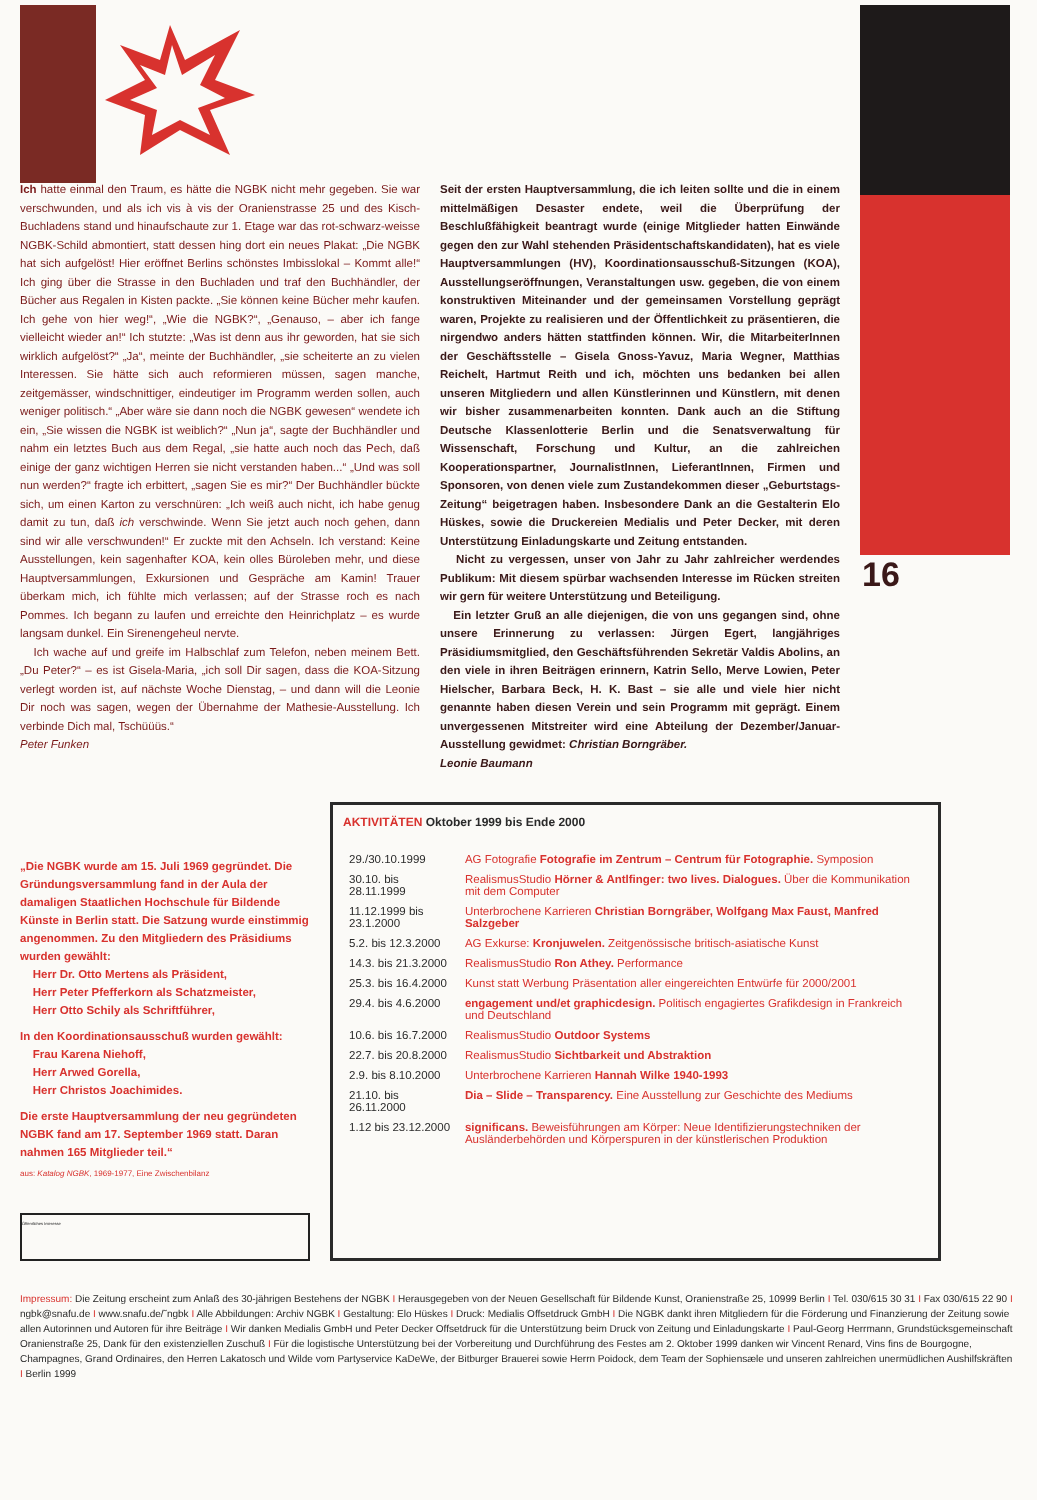16
Ich hatte einmal den Traum, es hätte die NGBK nicht mehr gegeben. Sie war verschwunden, und als ich vis à vis der Oranienstrasse 25 und des Kisch-Buchladens stand und hinaufschaute zur 1. Etage war das rot-schwarz-weisse NGBK-Schild abmontiert, statt dessen hing dort ein neues Plakat: „Die NGBK hat sich aufgelöst! Hier eröffnet Berlins schönstes Imbisslokal – Kommt alle!“ Ich ging über die Strasse in den Buchladen und traf den Buchhändler, der Bücher aus Regalen in Kisten packte. „Sie können keine Bücher mehr kaufen. Ich gehe von hier weg!“, „Wie die NGBK?“, „Genauso, – aber ich fange vielleicht wieder an!“ Ich stutzte: „Was ist denn aus ihr geworden, hat sie sich wirklich aufgelöst?“ „Ja“, meinte der Buchhändler, „sie scheiterte an zu vielen Interessen. Sie hätte sich auch reformieren müssen, sagen manche, zeitgemässer, windschnittiger, eindeutiger im Programm werden sollen, auch weniger politisch.“ „Aber wäre sie dann noch die NGBK gewesen“ wendete ich ein, „Sie wissen die NGBK ist weiblich?“ „Nun ja“, sagte der Buchhändler und nahm ein letztes Buch aus dem Regal, „sie hatte auch noch das Pech, daß einige der ganz wichtigen Herren sie nicht verstanden haben...“ „Und was soll nun werden?“ fragte ich erbittert, „sagen Sie es mir?“ Der Buchhändler bückte sich, um einen Karton zu verschnüren: „Ich weiß auch nicht, ich habe genug damit zu tun, daß ich verschwinde. Wenn Sie jetzt auch noch gehen, dann sind wir alle verschwunden!“ Er zuckte mit den Achseln. Ich verstand: Keine Ausstellungen, kein sagenhafter KOA, kein olles Büroleben mehr, und diese Hauptversammlungen, Exkursionen und Gespräche am Kamin! Trauer überkam mich, ich fühlte mich verlassen; auf der Strasse roch es nach Pommes. Ich begann zu laufen und erreichte den Heinrichplatz – es wurde langsam dunkel. Ein Sirenengeheul nervte.
Ich wache auf und greife im Halbschlaf zum Telefon, neben meinem Bett. „Du Peter?“ – es ist Gisela-Maria, „ich soll Dir sagen, dass die KOA-Sitzung verlegt worden ist, auf nächste Woche Dienstag, – und dann will die Leonie Dir noch was sagen, wegen der Übernahme der Mathesie-Ausstellung. Ich verbinde Dich mal, Tschüüüs.“
Peter Funken
Seit der ersten Hauptversammlung, die ich leiten sollte und die in einem mittelmäßigen Desaster endete, weil die Überprüfung der Beschlußfähigkeit beantragt wurde (einige Mitglieder hatten Einwände gegen den zur Wahl stehenden Präsidentschaftskandidaten), hat es viele Hauptversammlungen (HV), Koordinationsausschuß-Sitzungen (KOA), Ausstellungseröffnungen, Veranstaltungen usw. gegeben, die von einem konstruktiven Miteinander und der gemeinsamen Vorstellung geprägt waren, Projekte zu realisieren und der Öffentlichkeit zu präsentieren, die nirgendwo anders hätten stattfinden können. Wir, die MitarbeiterInnen der Geschäftsstelle – Gisela Gnoss-Yavuz, Maria Wegner, Matthias Reichelt, Hartmut Reith und ich, möchten uns bedanken bei allen unseren Mitgliedern und allen Künstlerinnen und Künstlern, mit denen wir bisher zusammenarbeiten konnten. Dank auch an die Stiftung Deutsche Klassenlotterie Berlin und die Senatsverwaltung für Wissenschaft, Forschung und Kultur, an die zahlreichen Kooperationspartner, JournalistInnen, LieferantInnen, Firmen und Sponsoren, von denen viele zum Zustandekommen dieser „Geburtstags-Zeitung“ beigetragen haben. Insbesondere Dank an die Gestalterin Elo Hüskes, sowie die Druckereien Medialis und Peter Decker, mit deren Unterstützung Einladungskarte und Zeitung entstanden.
Nicht zu vergessen, unser von Jahr zu Jahr zahlreicher werdendes Publikum: Mit diesem spürbar wachsenden Interesse im Rücken streiten wir gern für weitere Unterstützung und Beteiligung.
Ein letzter Gruß an alle diejenigen, die von uns gegangen sind, ohne unsere Erinnerung zu verlassen: Jürgen Egert, langjähriges Präsidiumsmitglied, den Geschäftsführenden Sekretär Valdis Abolins, an den viele in ihren Beiträgen erinnern, Katrin Sello, Merve Lowien, Peter Hielscher, Barbara Beck, H. K. Bast – sie alle und viele hier nicht genannte haben diesen Verein und sein Programm mit geprägt. Einem unvergessenen Mitstreiter wird eine Abteilung der Dezember/Januar-Ausstellung gewidmet: Christian Borngräber.
Leonie Baumann
„Die NGBK wurde am 15. Juli 1969 gegründet. Die Gründungsversammlung fand in der Aula der damaligen Staatlichen Hochschule für Bildende Künste in Berlin statt. Die Satzung wurde einstimmig angenommen. Zu den Mitgliedern des Präsidiums wurden gewählt:
Herr Dr. Otto Mertens als Präsident,
Herr Peter Pfefferkorn als Schatzmeister,
Herr Otto Schily als Schriftführer,
In den Koordinationsausschuß wurden gewählt:
Frau Karena Niehoff,
Herr Arwed Gorella,
Herr Christos Joachimides.
Die erste Hauptversammlung der neu gegründeten NGBK fand am 17. September 1969 statt. Daran nahmen 165 Mitglieder teil.“
aus: Katalog NGBK, 1969-1977, Eine Zwischenbilanz
Öffentliches Interesse
AKTIVITÄTEN Oktober 1999 bis Ende 2000
| 29./30.10.1999 | AG Fotografie Fotografie im Zentrum – Centrum für Fotographie. Symposion |
| 30.10. bis 28.11.1999 | RealismusStudio Hörner & Antlfinger: two lives. Dialogues. Über die Kommunikation mit dem Computer |
| 11.12.1999 bis 23.1.2000 | Unterbrochene Karrieren Christian Borngräber, Wolfgang Max Faust, Manfred Salzgeber |
| 5.2. bis 12.3.2000 | AG Exkurse: Kronjuwelen. Zeitgenössische britisch-asiatische Kunst |
| 14.3. bis 21.3.2000 | RealismusStudio Ron Athey. Performance |
| 25.3. bis 16.4.2000 | Kunst statt Werbung Präsentation aller eingereichten Entwürfe für 2000/2001 |
| 29.4. bis 4.6.2000 | engagement und/et graphicdesign. Politisch engagiertes Grafikdesign in Frankreich und Deutschland |
| 10.6. bis 16.7.2000 | RealismusStudio Outdoor Systems |
| 22.7. bis 20.8.2000 | RealismusStudio Sichtbarkeit und Abstraktion |
| 2.9. bis 8.10.2000 | Unterbrochene Karrieren Hannah Wilke 1940-1993 |
| 21.10. bis 26.11.2000 | Dia – Slide – Transparency. Eine Ausstellung zur Geschichte des Mediums |
| 1.12 bis 23.12.2000 | significans. Beweisführungen am Körper: Neue Identifizierungstechniken der Ausländerbehörden und Körperspuren in der künstlerischen Produktion |
Impressum: Die Zeitung erscheint zum Anlaß des 30-jährigen Bestehens der NGBK I Herausgegeben von der Neuen Gesellschaft für Bildende Kunst, Oranienstraße 25, 10999 Berlin I Tel. 030/615 30 31 I Fax 030/615 22 90 I ngbk@snafu.de I www.snafu.de/˜ngbk I Alle Abbildungen: Archiv NGBK I Gestaltung: Elo Hüskes I Druck: Medialis Offsetdruck GmbH I Die NGBK dankt ihren Mitgliedern für die Förderung und Finanzierung der Zeitung sowie allen Autorinnen und Autoren für ihre Beiträge I Wir danken Medialis GmbH und Peter Decker Offsetdruck für die Unterstützung beim Druck von Zeitung und Einladungskarte I Paul-Georg Herrmann, Grundstücksgemeinschaft Oranienstraße 25, Dank für den existenziellen Zuschuß I Für die logistische Unterstützung bei der Vorbereitung und Durchführung des Festes am 2. Oktober 1999 danken wir Vincent Renard, Vins fins de Bourgogne, Champagnes, Grand Ordinaires, den Herren Lakatosch und Wilde vom Partyservice KaDeWe, der Bitburger Brauerei sowie Herrn Poidock, dem Team der Sophiensæle und unseren zahlreichen unermüdlichen Aushilfskräften I Berlin 1999